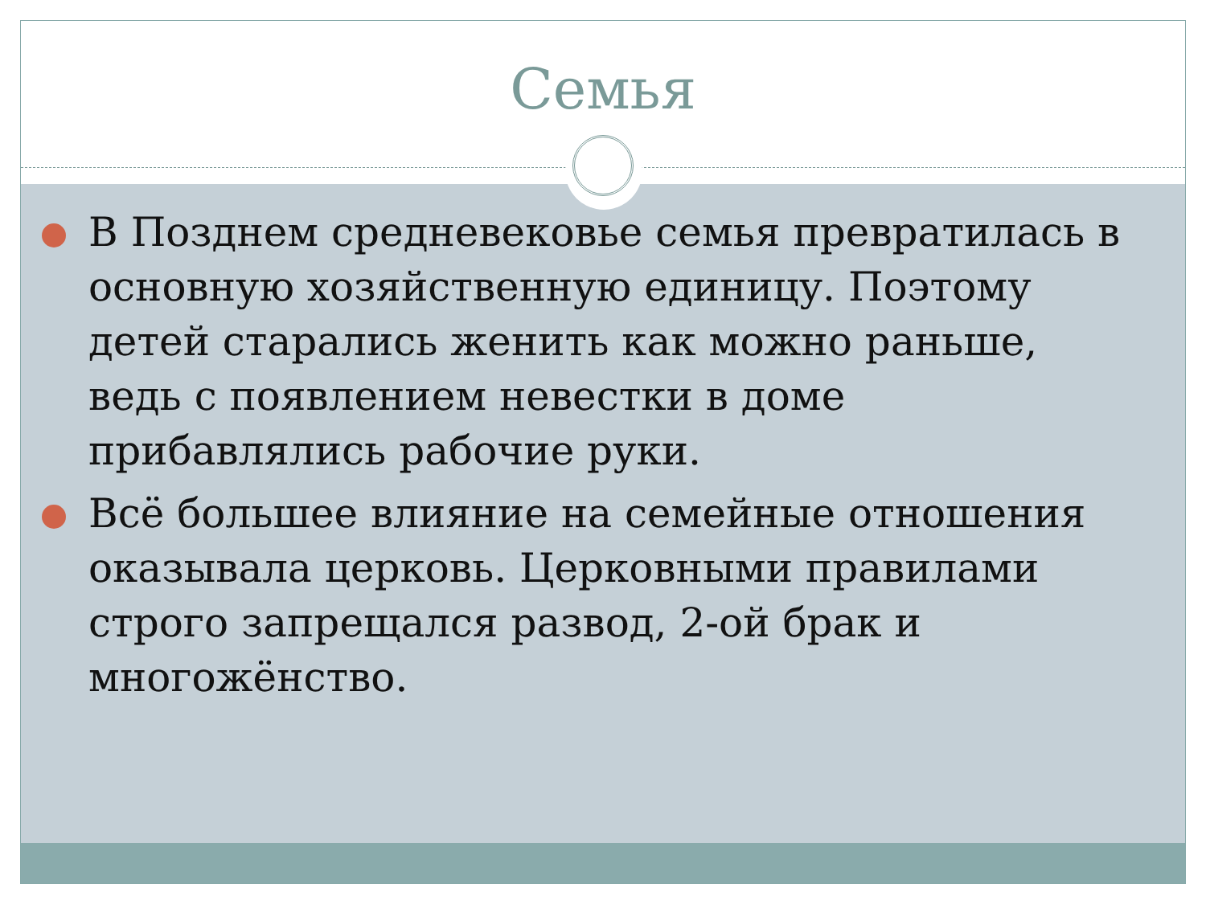Семья
В Позднем средневековье семья превратилась в основную хозяйственную единицу. Поэтому детей старались женить как можно раньше, ведь с появлением невестки в доме прибавлялись рабочие руки.
Всё большее влияние на семейные отношения оказывала церковь. Церковными правилами строго запрещался развод, 2-ой брак и многожёнство.